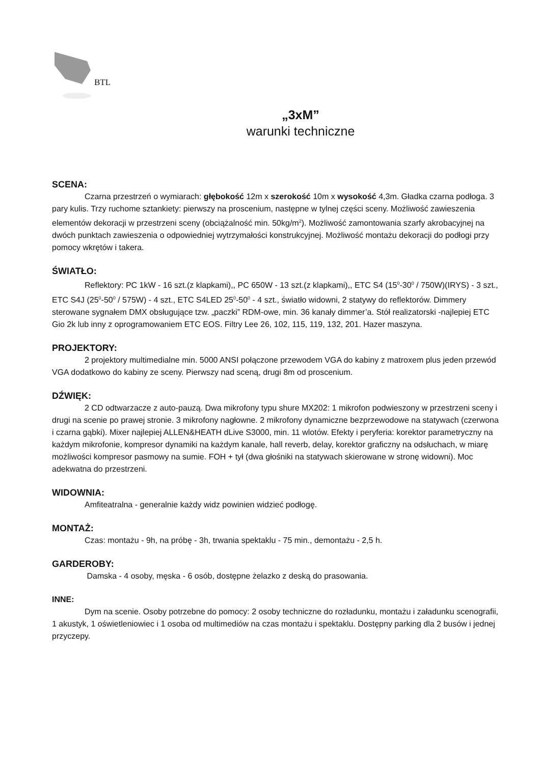BTL
„3xM”
warunki techniczne
SCENA:
Czarna przestrzeń o wymiarach: głębokość 12m x szerokość 10m x wysokość 4,3m. Gładka czarna podłoga. 3 pary kulis. Trzy ruchome sztankiety: pierwszy na proscenium, następne w tylnej części sceny. Możliwość zawieszenia elementów dekoracji w przestrzeni sceny (obciążalność min. 50kg/m<sup>2</sup>). Możliwość zamontowania szarfy akrobacyjnej na dwóch punktach zawieszenia o odpowiedniej wytrzymałości konstrukcyjnej. Możliwość montażu dekoracji do podłogi przy pomocy wkrętów i takera.
ŚWIATŁO:
Reflektory: PC 1kW - 16 szt.(z klapkami),, PC 650W - 13 szt.(z klapkami),, ETC S4 (15<sup>0</sup>-30<sup>0</sup> / 750W)(IRYS) - 3 szt., ETC S4J (25<sup>0</sup>-50<sup>0</sup> / 575W) - 4 szt., ETC S4LED 25<sup>0</sup>-50<sup>0</sup> - 4 szt., światło widowni, 2 statywy do reflektorów. Dimmery sterowane sygnałem DMX obsługujące tzw. „paczki” RDM-owe, min. 36 kanały dimmer’a. Stół realizatorski -najlepiej ETC Gio 2k lub inny z oprogramowaniem ETC EOS. Filtry Lee 26, 102, 115, 119, 132, 201. Hazer maszyna.
PROJEKTORY:
2 projektory multimedialne min. 5000 ANSI połączone przewodem VGA do kabiny z matroxem plus jeden przewód VGA dodatkowo do kabiny ze sceny. Pierwszy nad sceną, drugi 8m od proscenium.
DŹWIĘK:
2 CD odtwarzacze z auto-pauzą. Dwa mikrofony typu shure MX202: 1 mikrofon podwieszony w przestrzeni sceny i drugi na scenie po prawej stronie. 3 mikrofony nagłowne. 2 mikrofony dynamiczne bezprzewodowe na statywach (czerwona i czarna gąbki). Mixer najlepiej ALLEN&HEATH dLive S3000, min. 11 wlotów. Efekty i peryferia: korektor parametryczny na każdym mikrofonie, kompresor dynamiki na każdym kanale, hall reverb, delay, korektor graficzny na odsłuchach, w miarę możliwości kompresor pasmowy na sumie. FOH + tył (dwa głośniki na statywach skierowane w stronę widowni). Moc adekwatna do przestrzeni.
WIDOWNIA:
Amfiteatralna - generalnie każdy widz powinien widzieć podłogę.
MONTAŻ:
Czas: montażu - 9h, na próbę - 3h, trwania spektaklu - 75 min., demontażu - 2,5 h.
GARDEROBY:
Damska - 4 osoby, męska - 6 osób, dostępne żelazko z deską do prasowania.
INNE:
Dym na scenie. Osoby potrzebne do pomocy: 2 osoby techniczne do rozładunku, montażu i załadunku scenografii, 1 akustyk, 1 oświetleniowiec i 1 osoba od multimediów na czas montażu i spektaklu. Dostępny parking dla 2 busów i jednej przyczepy.